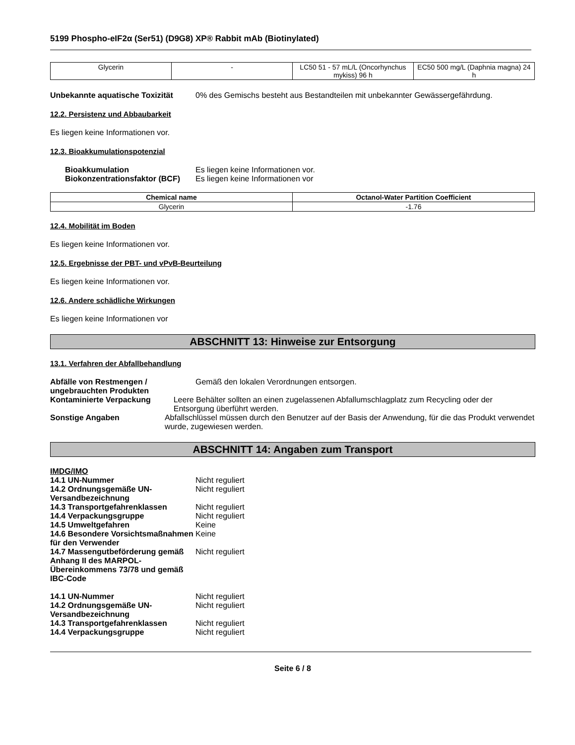5199 Phospho-eIF2α (Ser51) (D9G8) XP® Rabbit mAb (Biotinylated)
| Glycerin | - | LC50 51 - 57 mL/L (Oncorhynchus mykiss) 96 h | EC50 500 mg/L (Daphnia magna) 24 h |
Unbekannte aquatische Toxizität
0% des Gemischs besteht aus Bestandteilen mit unbekannter Gewässergefährdung.
12.2. Persistenz und Abbaubarkeit
Es liegen keine Informationen vor.
12.3. Bioakkumulationspotenzial
Bioakkumulation Es liegen keine Informationen vor.
Biokonzentrationsfaktor (BCF)
Es liegen keine Informationen vor
| Chemical name | Octanol-Water Partition Coefficient |
| --- | --- |
| Glycerin | -1.76 |
12.4. Mobilität im Boden
Es liegen keine Informationen vor.
12.5. Ergebnisse der PBT- und vPvB-Beurteilung
Es liegen keine Informationen vor.
12.6. Andere schädliche Wirkungen
Es liegen keine Informationen vor
ABSCHNITT 13: Hinweise zur Entsorgung
13.1. Verfahren der Abfallbehandlung
Abfälle von Restmengen / ungebrauchten Produkten
Gemäß den lokalen Verordnungen entsorgen.
Kontaminierte Verpackung Leere Behälter sollten an einen zugelassenen Abfallumschlagplatz zum Recycling oder der Entsorgung überführt werden.
Sonstige Angaben Abfallschlüssel müssen durch den Benutzer auf der Basis der Anwendung, für die das Produkt verwendet wurde, zugewiesen werden.
ABSCHNITT 14: Angaben zum Transport
IMDG/IMO
14.1 UN-Nummer Nicht reguliert
14.2 Ordnungsgemäße UN-Versandbezeichnung
Nicht reguliert
14.3 Transportgefahrenklassen Nicht reguliert
14.4 Verpackungsgruppe Nicht reguliert
14.5 Umweltgefahren Keine
14.6 Besondere Vorsichtsmaßnahmen für den Verwender
Keine
14.7 Massengutbeförderung gemäß Anhang II des MARPOL-Übereinkommens 73/78 und gemäß IBC-Code
Nicht reguliert
14.1 UN-Nummer Nicht reguliert
14.2 Ordnungsgemäße UN-Versandbezeichnung
Nicht reguliert
14.3 Transportgefahrenklassen Nicht reguliert
14.4 Verpackungsgruppe Nicht reguliert
Seite 6 / 8